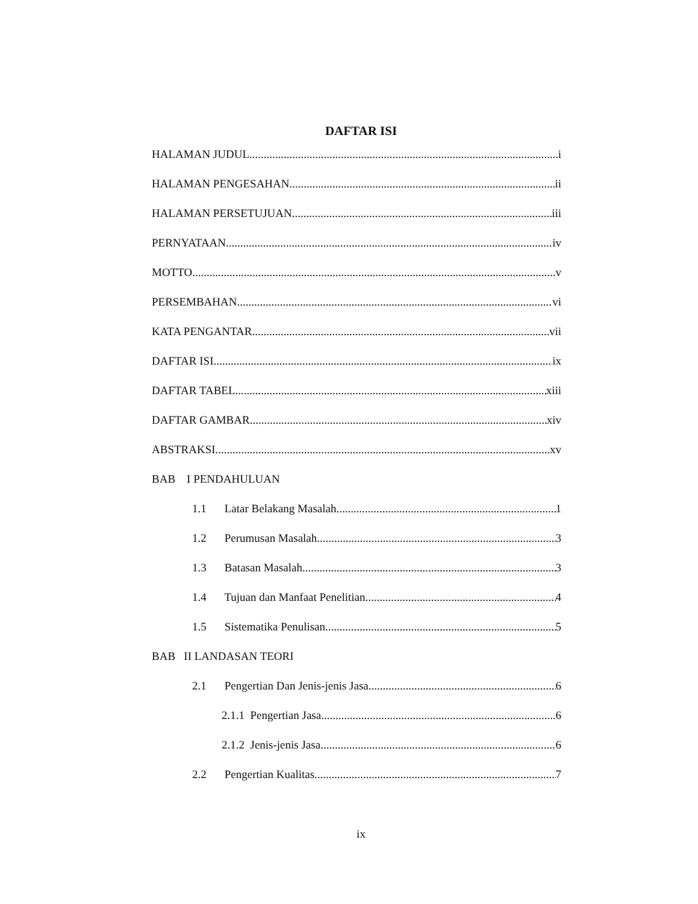DAFTAR ISI
HALAMAN JUDUL i
HALAMAN PENGESAHAN ii
HALAMAN PERSETUJUAN iii
PERNYATAAN iv
MOTTO v
PERSEMBAHAN vi
KATA PENGANTAR vii
DAFTAR ISI ix
DAFTAR TABEL xiii
DAFTAR GAMBAR xiv
ABSTRAKSI xv
BAB I PENDAHULUAN
1.1 Latar Belakang Masalah 1
1.2 Perumusan Masalah 3
1.3 Batasan Masalah 3
1.4 Tujuan dan Manfaat Penelitian 4
1.5 Sistematika Penulisan 5
BAB II LANDASAN TEORI
2.1 Pengertian Dan Jenis-jenis Jasa 6
2.1.1 Pengertian Jasa 6
2.1.2 Jenis-jenis Jasa 6
2.2 Pengertian Kualitas 7
ix